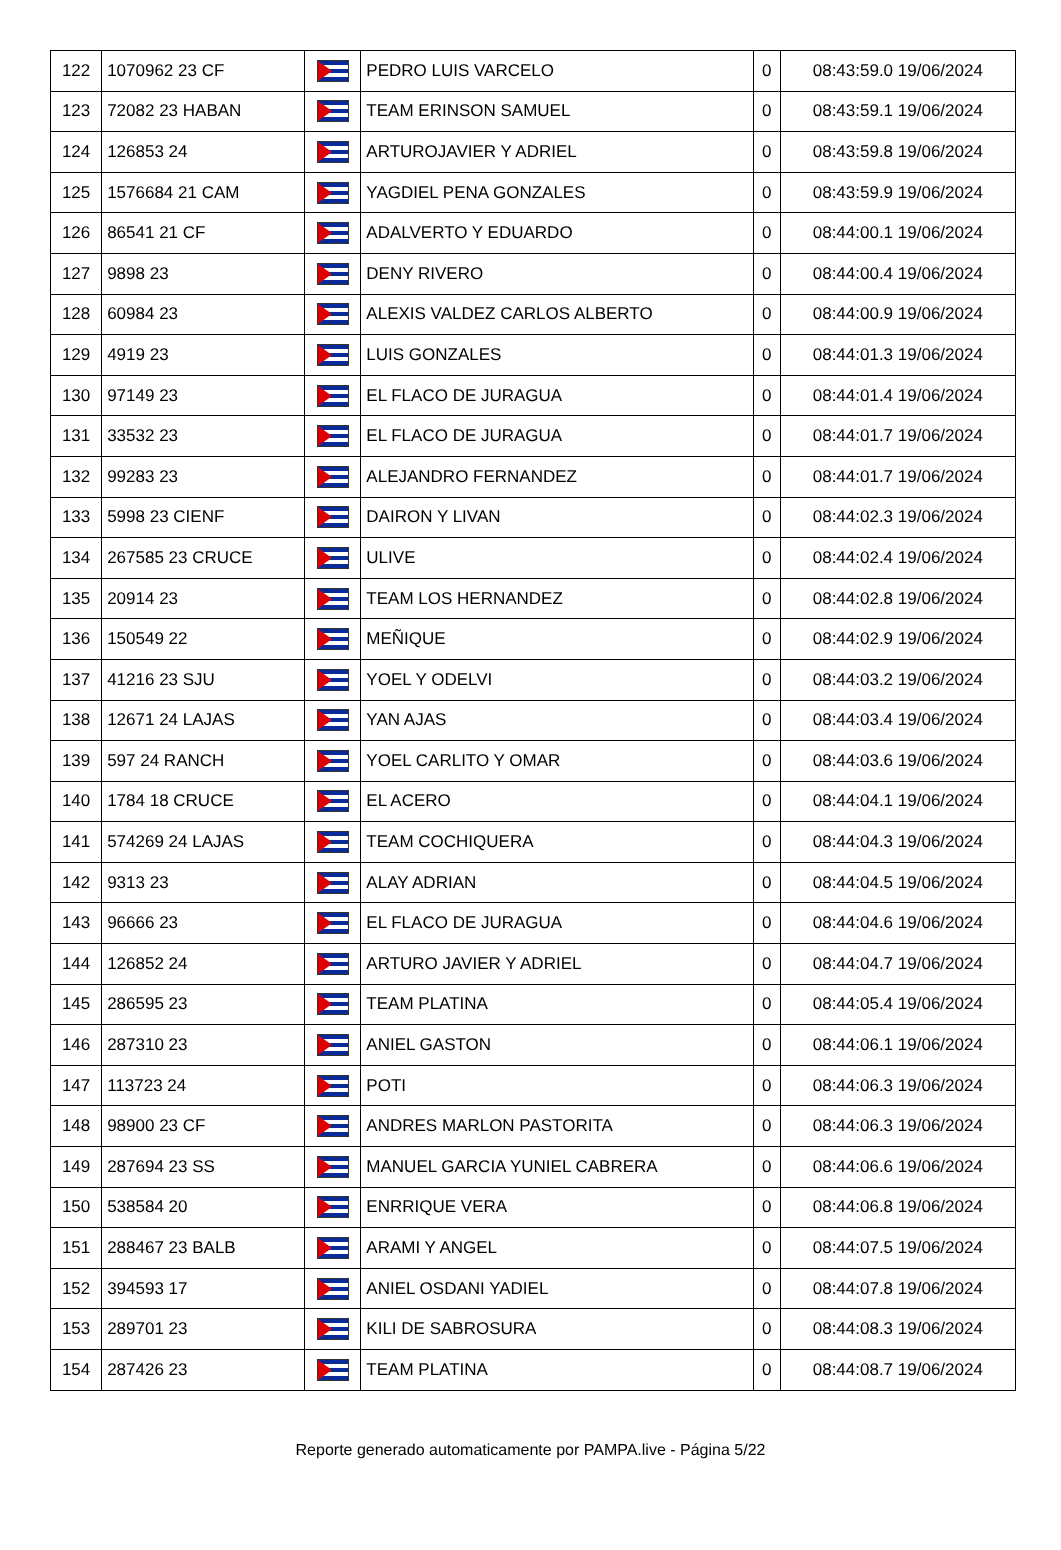| 122 | 1070962 23 CF | | PEDRO LUIS VARCELO | 0 | 08:43:59.0 19/06/2024 |
| 123 | 72082 23 HABAN | | TEAM ERINSON SAMUEL | 0 | 08:43:59.1 19/06/2024 |
| 124 | 126853 24 | | ARTUROJAVIER Y ADRIEL | 0 | 08:43:59.8 19/06/2024 |
| 125 | 1576684 21 CAM | | YAGDIEL PENA GONZALES | 0 | 08:43:59.9 19/06/2024 |
| 126 | 86541 21 CF | | ADALVERTO Y EDUARDO | 0 | 08:44:00.1 19/06/2024 |
| 127 | 9898 23 | | DENY RIVERO | 0 | 08:44:00.4 19/06/2024 |
| 128 | 60984 23 | | ALEXIS VALDEZ CARLOS ALBERTO | 0 | 08:44:00.9 19/06/2024 |
| 129 | 4919 23 | | LUIS GONZALES | 0 | 08:44:01.3 19/06/2024 |
| 130 | 97149 23 | | EL FLACO DE JURAGUA | 0 | 08:44:01.4 19/06/2024 |
| 131 | 33532 23 | | EL FLACO DE JURAGUA | 0 | 08:44:01.7 19/06/2024 |
| 132 | 99283 23 | | ALEJANDRO FERNANDEZ | 0 | 08:44:01.7 19/06/2024 |
| 133 | 5998 23 CIENF | | DAIRON Y LIVAN | 0 | 08:44:02.3 19/06/2024 |
| 134 | 267585 23 CRUCE | | ULIVE | 0 | 08:44:02.4 19/06/2024 |
| 135 | 20914 23 | | TEAM LOS HERNANDEZ | 0 | 08:44:02.8 19/06/2024 |
| 136 | 150549 22 | | MEÑIQUE | 0 | 08:44:02.9 19/06/2024 |
| 137 | 41216 23 SJU | | YOEL Y ODELVI | 0 | 08:44:03.2 19/06/2024 |
| 138 | 12671 24 LAJAS | | YAN AJAS | 0 | 08:44:03.4 19/06/2024 |
| 139 | 597 24 RANCH | | YOEL CARLITO Y OMAR | 0 | 08:44:03.6 19/06/2024 |
| 140 | 1784 18 CRUCE | | EL ACERO | 0 | 08:44:04.1 19/06/2024 |
| 141 | 574269 24 LAJAS | | TEAM COCHIQUERA | 0 | 08:44:04.3 19/06/2024 |
| 142 | 9313 23 | | ALAY ADRIAN | 0 | 08:44:04.5 19/06/2024 |
| 143 | 96666 23 | | EL FLACO DE JURAGUA | 0 | 08:44:04.6 19/06/2024 |
| 144 | 126852 24 | | ARTURO JAVIER Y ADRIEL | 0 | 08:44:04.7 19/06/2024 |
| 145 | 286595 23 | | TEAM PLATINA | 0 | 08:44:05.4 19/06/2024 |
| 146 | 287310 23 | | ANIEL GASTON | 0 | 08:44:06.1 19/06/2024 |
| 147 | 113723 24 | | POTI | 0 | 08:44:06.3 19/06/2024 |
| 148 | 98900 23 CF | | ANDRES MARLON PASTORITA | 0 | 08:44:06.3 19/06/2024 |
| 149 | 287694 23 SS | | MANUEL GARCIA YUNIEL CABRERA | 0 | 08:44:06.6 19/06/2024 |
| 150 | 538584 20 | | ENRRIQUE VERA | 0 | 08:44:06.8 19/06/2024 |
| 151 | 288467 23 BALB | | ARAMI Y ANGEL | 0 | 08:44:07.5 19/06/2024 |
| 152 | 394593 17 | | ANIEL OSDANI YADIEL | 0 | 08:44:07.8 19/06/2024 |
| 153 | 289701 23 | | KILI DE SABROSURA | 0 | 08:44:08.3 19/06/2024 |
| 154 | 287426 23 | | TEAM PLATINA | 0 | 08:44:08.7 19/06/2024 |
Reporte generado automaticamente por PAMPA.live - Página 5/22